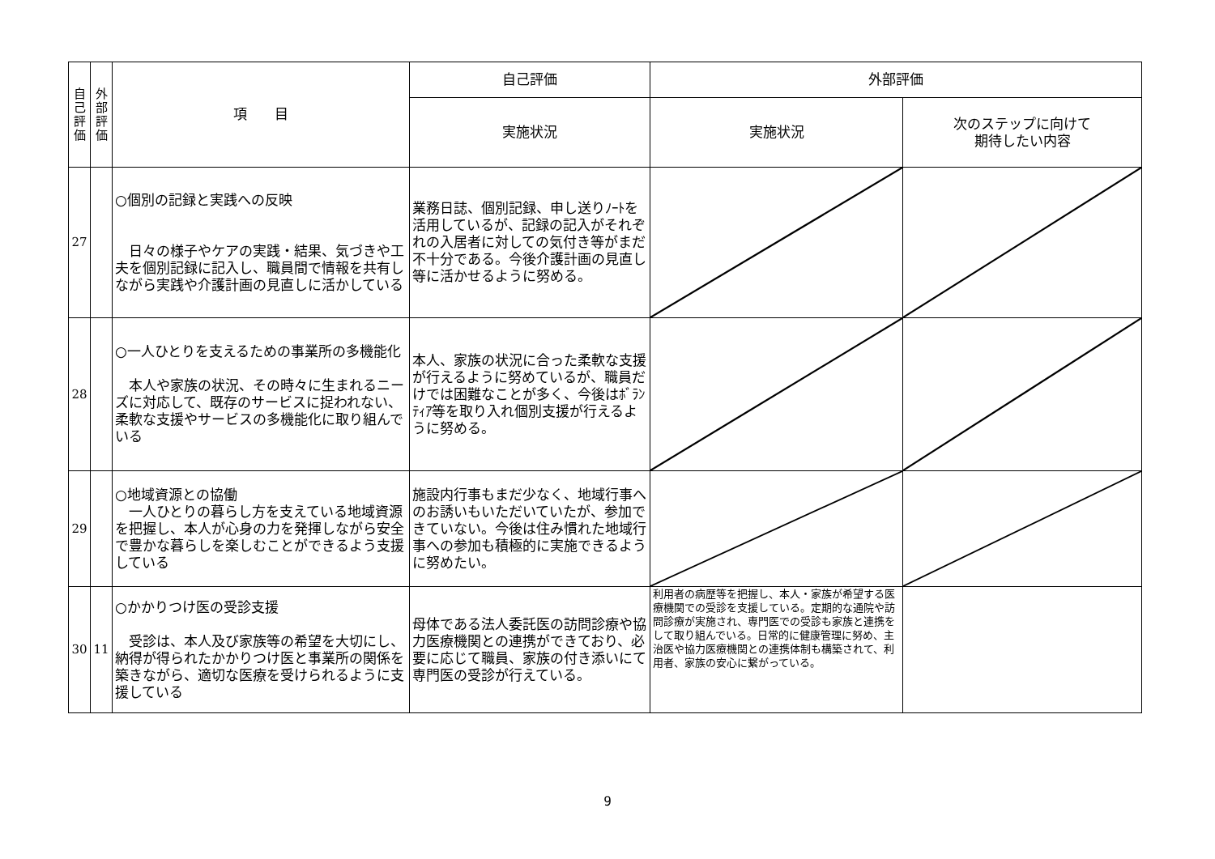| 自 己 評 価 | 外 部 評 価 | 項 目 | 自己評価 | 外部評価 | |
| --- | --- | --- | --- | --- | --- |
| | | | 実施状況 | 実施状況 | 次のステップに向けて 期待したい内容 |
| 27 | | ○個別の記録と実践への反映 日々の様子やケアの実践・結果、気づきや工夫を個別記録に記入し、職員間で情報を共有しながら実践や介護計画の見直しに活かしている | 業務日誌、個別記録、申し送りﾉｰﾄを活用しているが、記録の記入がそれぞれの入居者に対しての気付き等がまだ不十分である。今後介護計画の見直し等に活かせるように努める。 | | |
| 28 | | ○一人ひとりを支えるための事業所の多機能化 本人や家族の状況、その時々に生まれるニーズに対応して、既存のサービスに捉われない、柔軟な支援やサービスの多機能化に取り組んでいる | 本人、家族の状況に合った柔軟な支援が行えるように努めているが、職員だけでは困難なことが多く、今後はﾎﾞﾗﾝﾃｨｱ等を取り入れ個別支援が行えるように努める。 | | |
| 29 | | ○地域資源との協働 一人ひとりの暮らし方を支えている地域資源を把握し、本人が心身の力を発揮しながら安全で豊かな暮らしを楽しむことができるよう支援している | 施設内行事もまだ少なく、地域行事へのお誘いもいただいていたが、参加できていない。今後は住み慣れた地域行事への参加も積極的に実施できるように努めたい。 | | |
| 30 | 11 | ○かかりつけ医の受診支援 受診は、本人及び家族等の希望を大切にし、納得が得られたかかりつけ医と事業所の関係を築きながら、適切な医療を受けられるように支援している | 母体である法人委託医の訪問診療や協力医療機関との連携ができており、必要に応じて職員、家族の付き添いにて専門医の受診が行えている。 | 利用者の病歴等を把握し、本人・家族が希望する医療機関での受診を支援している。定期的な通院や訪問診療が実施され、専門医での受診も家族と連携をして取り組んでいる。日常的に健康管理に努め、主治医や協力医療機関との連携体制も構築されて、利用者、家族の安心に繋がっている。 | |
9